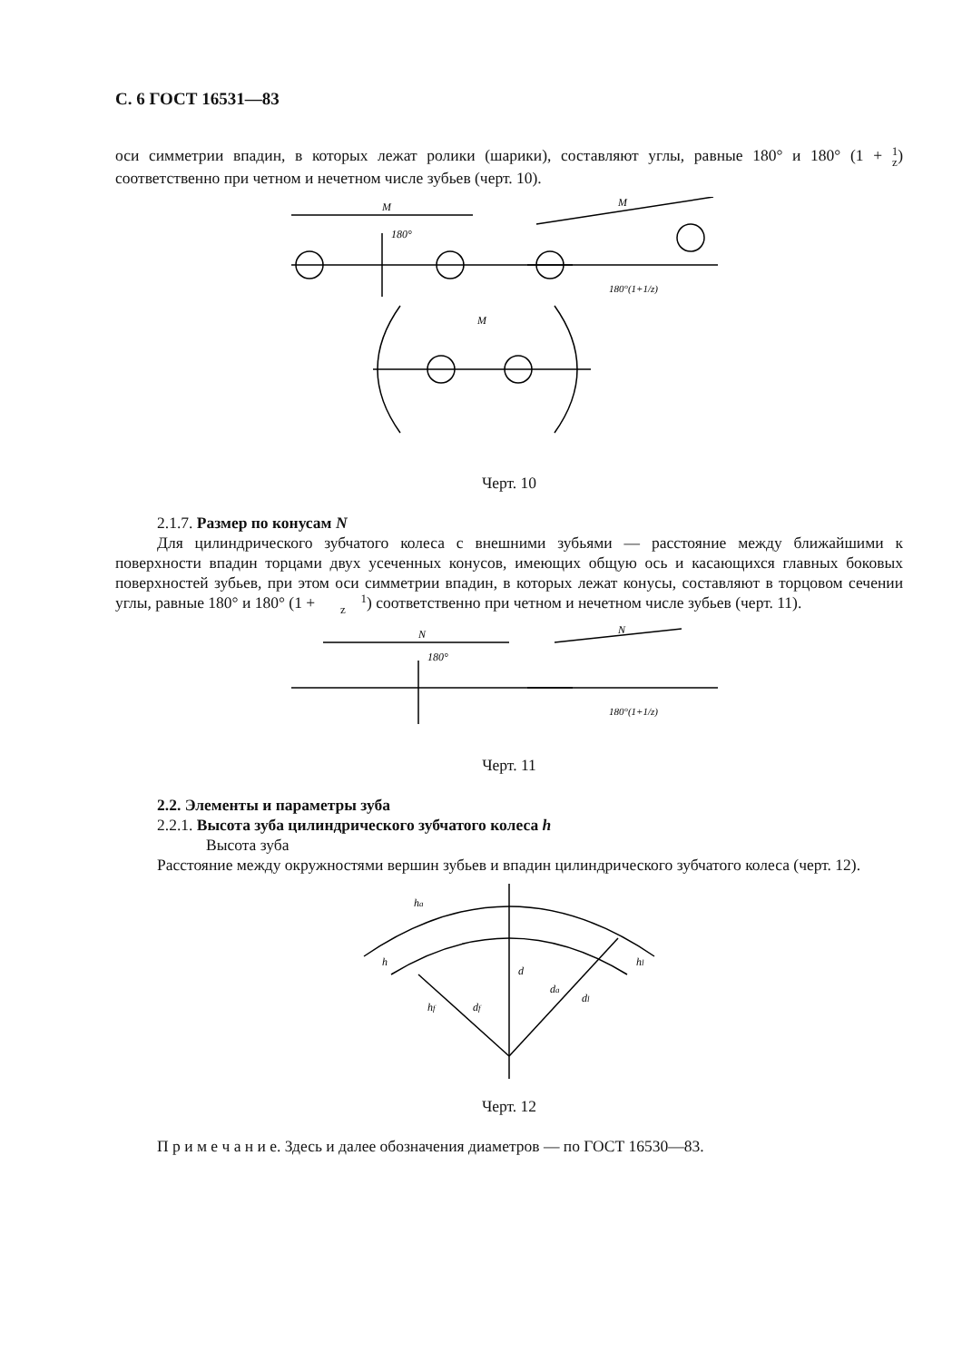С. 6 ГОСТ 16531—83
оси симметрии впадин, в которых лежат ролики (шарики), составляют углы, равные 180° и 180° (1 + 1
z) соответственно при четном и нечетном числе зубьев (черт. 10).
M
180°
M
180°(1+1/z)
M
Черт. 10
2.1.7. Размер по конусам N
Для цилиндрического зубчатого колеса с внешними зубьями — расстояние между ближайшими к поверхности впадин торцами двух усеченных конусов, имеющих общую ось и касающихся главных боковых поверхностей зубьев, при этом оси симметрии впадин, в которых лежат конусы, составляют в торцовом сечении углы, равные 180° и 180° (1 + 1
z) соответственно при четном и нечетном числе зубьев (черт. 11).
N
180°
N
180°(1+1/z)
Черт. 11
2.2. Элементы и параметры зуба
2.2.1. Высота зуба цилиндрического зубчатого колеса h
Высота зуба
Расстояние между окружностями вершин зубьев и впадин цилиндрического зубчатого колеса (черт. 12).
ha
h
hf
hl
df
d
da
dl
Черт. 12
П р и м е ч а н и е. Здесь и далее обозначения диаметров — по ГОСТ 16530—83.